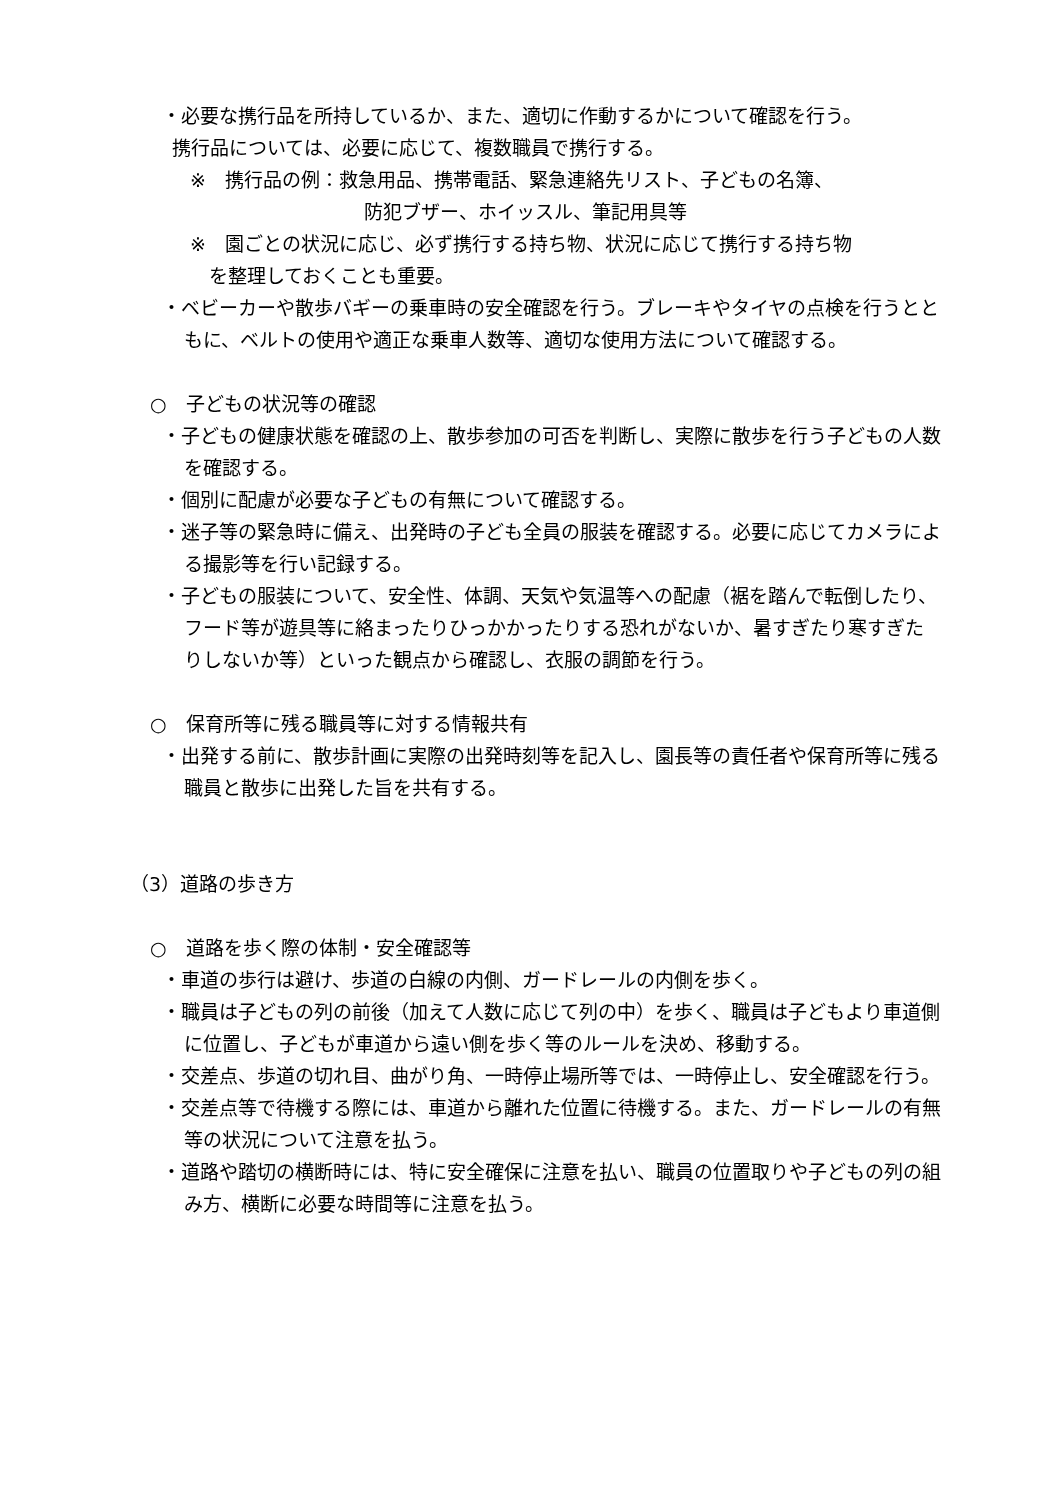・必要な携行品を所持しているか、また、適切に作動するかについて確認を行う。
携行品については、必要に応じて、複数職員で携行する。
※　携行品の例：救急用品、携帯電話、緊急連絡先リスト、子どもの名簿、
防犯ブザー、ホイッスル、筆記用具等
※　園ごとの状況に応じ、必ず携行する持ち物、状況に応じて携行する持ち物
　を整理しておくことも重要。
・ベビーカーや散歩バギーの乗車時の安全確認を行う。ブレーキやタイヤの点検を行うとともに、ベルトの使用や適正な乗車人数等、適切な使用方法について確認する。
○　子どもの状況等の確認
・子どもの健康状態を確認の上、散歩参加の可否を判断し、実際に散歩を行う子どもの人数を確認する。
・個別に配慮が必要な子どもの有無について確認する。
・迷子等の緊急時に備え、出発時の子ども全員の服装を確認する。必要に応じてカメラによる撮影等を行い記録する。
・子どもの服装について、安全性、体調、天気や気温等への配慮（裾を踏んで転倒したり、フード等が遊具等に絡まったりひっかかったりする恐れがないか、暑すぎたり寒すぎたりしないか等）といった観点から確認し、衣服の調節を行う。
○　保育所等に残る職員等に対する情報共有
・出発する前に、散歩計画に実際の出発時刻等を記入し、園長等の責任者や保育所等に残る職員と散歩に出発した旨を共有する。
（3）道路の歩き方
○　道路を歩く際の体制・安全確認等
・車道の歩行は避け、歩道の白線の内側、ガードレールの内側を歩く。
・職員は子どもの列の前後（加えて人数に応じて列の中）を歩く、職員は子どもより車道側に位置し、子どもが車道から遠い側を歩く等のルールを決め、移動する。
・交差点、歩道の切れ目、曲がり角、一時停止場所等では、一時停止し、安全確認を行う。
・交差点等で待機する際には、車道から離れた位置に待機する。また、ガードレールの有無等の状況について注意を払う。
・道路や踏切の横断時には、特に安全確保に注意を払い、職員の位置取りや子どもの列の組み方、横断に必要な時間等に注意を払う。